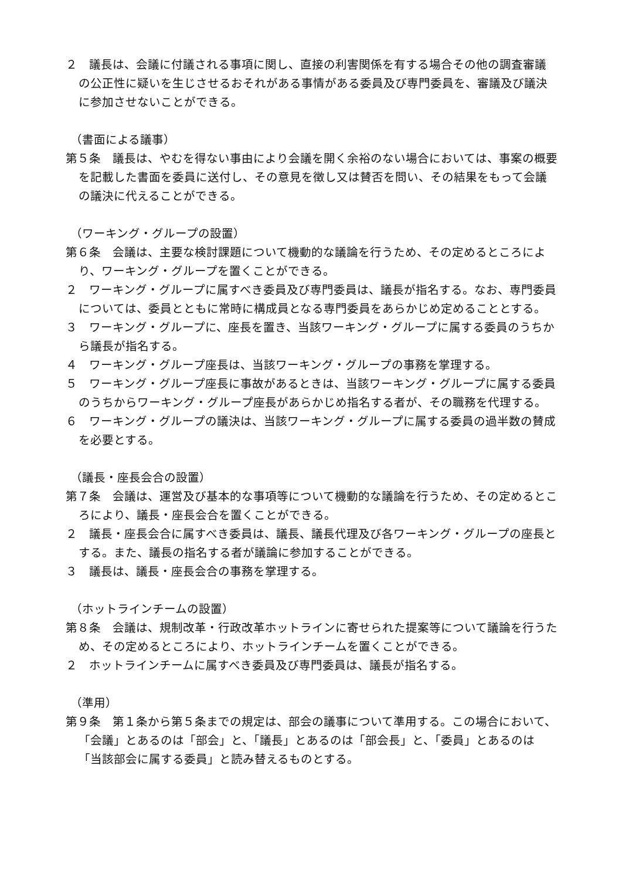２　議長は、会議に付議される事項に関し、直接の利害関係を有する場合その他の調査審議の公正性に疑いを生じさせるおそれがある事情がある委員及び専門委員を、審議及び議決に参加させないことができる。
（書面による議事）
第５条　議長は、やむを得ない事由により会議を開く余裕のない場合においては、事案の概要を記載した書面を委員に送付し、その意見を徴し又は賛否を問い、その結果をもって会議の議決に代えることができる。
（ワーキング・グループの設置）
第６条　会議は、主要な検討課題について機動的な議論を行うため、その定めるところにより、ワーキング・グループを置くことができる。
２　ワーキング・グループに属すべき委員及び専門委員は、議長が指名する。なお、専門委員については、委員とともに常時に構成員となる専門委員をあらかじめ定めることとする。
３　ワーキング・グループに、座長を置き、当該ワーキング・グループに属する委員のうちから議長が指名する。
４　ワーキング・グループ座長は、当該ワーキング・グループの事務を掌理する。
５　ワーキング・グループ座長に事故があるときは、当該ワーキング・グループに属する委員のうちからワーキング・グループ座長があらかじめ指名する者が、その職務を代理する。
６　ワーキング・グループの議決は、当該ワーキング・グループに属する委員の過半数の賛成を必要とする。
（議長・座長会合の設置）
第７条　会議は、運営及び基本的な事項等について機動的な議論を行うため、その定めるところにより、議長・座長会合を置くことができる。
２　議長・座長会合に属すべき委員は、議長、議長代理及び各ワーキング・グループの座長とする。また、議長の指名する者が議論に参加することができる。
３　議長は、議長・座長会合の事務を掌理する。
（ホットラインチームの設置）
第８条　会議は、規制改革・行政改革ホットラインに寄せられた提案等について議論を行うため、その定めるところにより、ホットラインチームを置くことができる。
２　ホットラインチームに属すべき委員及び専門委員は、議長が指名する。
（準用）
第９条　第１条から第５条までの規定は、部会の議事について準用する。この場合において、「会議」とあるのは「部会」と、「議長」とあるのは「部会長」と、「委員」とあるのは「当該部会に属する委員」と読み替えるものとする。